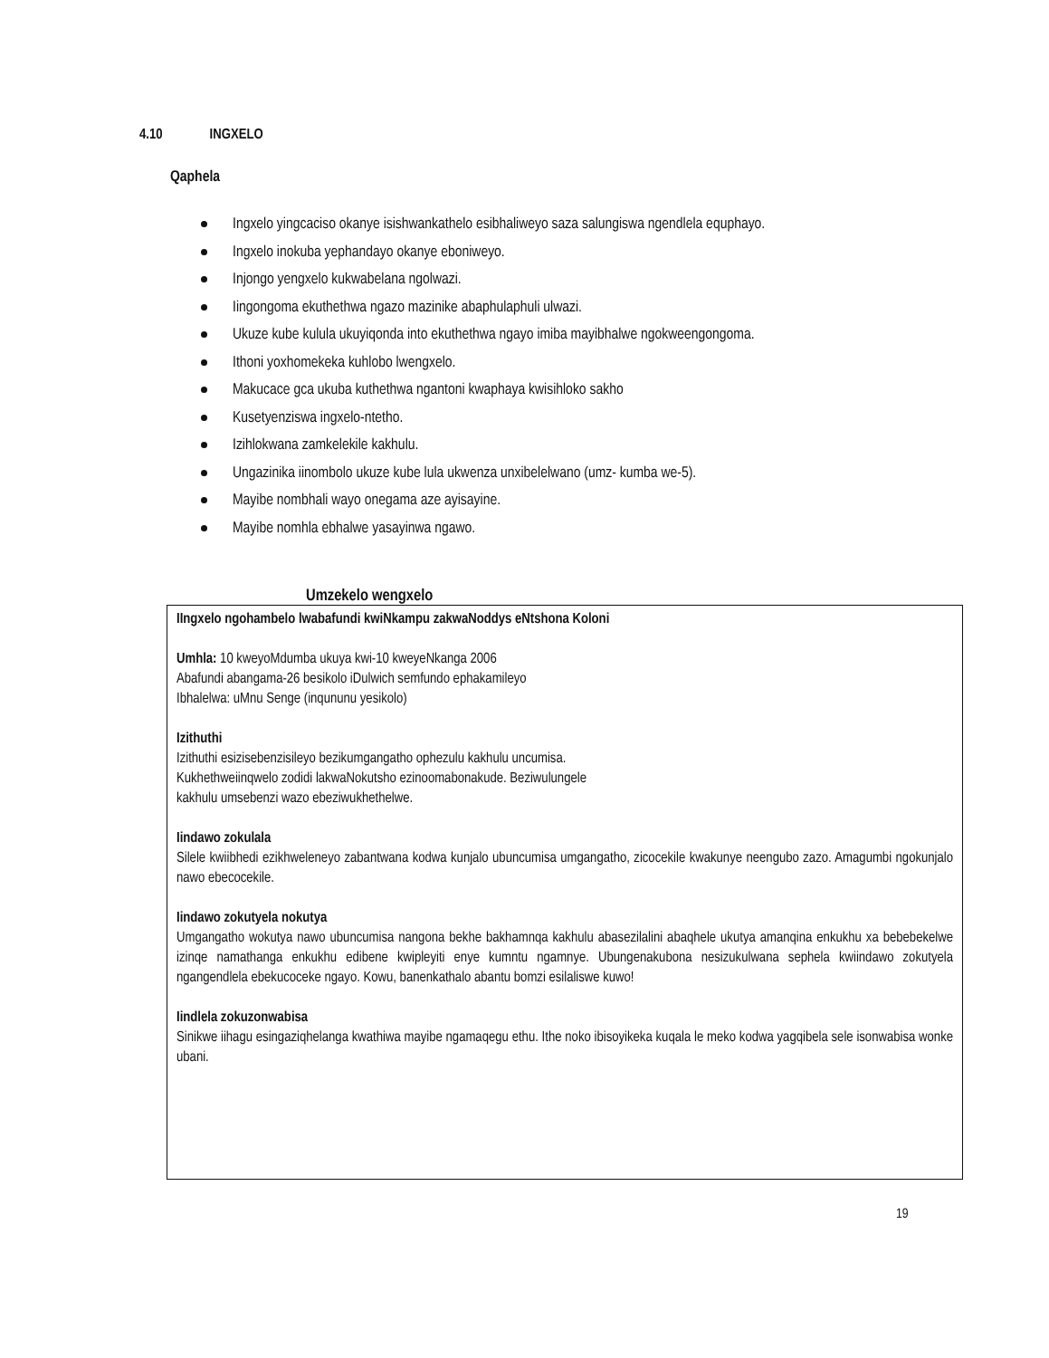4.10 INGXELO
Qaphela
Ingxelo yingcaciso okanye isishwankathelo esibhaliweyo saza salungiswa ngendlela equphayo.
Ingxelo inokuba yephandayo okanye eboniweyo.
Injongo yengxelo kukwabelana ngolwazi.
Iingongoma ekuthethwa ngazo mazinike abaphulaphuli ulwazi.
Ukuze kube kulula ukuyiqonda into ekuthethwa ngayo imiba mayibhalwe ngokweengongoma.
Ithoni yoxhomekeka kuhlobo lwengxelo.
Makucace gca ukuba kuthethwa ngantoni kwaphaya kwisihloko sakho
Kusetyenziswa ingxelo-ntetho.
Izihlokwana zamkelekile kakhulu.
Ungazinika iinombolo ukuze kube lula ukwenza unxibelelwano (umz- kumba we-5).
Mayibe nombhali wayo onegama aze ayisayine.
Mayibe nomhla ebhalwe yasayinwa ngawo.
Umzekelo wengxelo
IIngxelo ngohambelo lwabafundi kwiNkampu zakwaNoddys eNtshona Koloni
Umhla: 10 kweyoMdumba ukuya kwi-10 kweyeNkanga 2006
Abafundi abangama-26 besikolo iDulwich semfundo ephakamileyo
Ibhalelwa: uMnu Senge (inqununu yesikolo)
Izithuthi
Izithuthi esizisebenzisileyo bezikumgangatho ophezulu kakhulu uncumisa.
Kukhethweiinqwelo zodidi lakwaNokutsho ezinoomabonakude. Beziwulungele
kakhulu umsebenzi wazo ebeziwukhethelwe.
Iindawo zokulala
Silele kwiibhedi ezikhweleneyo zabantwana kodwa kunjalo ubuncumisa umgangatho, zicocekile kwakunye neengubo zazo. Amagumbi ngokunjalo nawo ebecocekile.
Iindawo zokutyela nokutya
Umgangatho wokutya nawo ubuncumisa nangona bekhe bakhamnqa kakhulu abasezilalini abaqhele ukutya amanqina enkukhu xa bebebekelwe izinqe namathanga enkukhu edibene kwipleyiti enye kumntu ngamnye. Ubungenakubona nesizukulwana sephela kwiindawo zokutyela ngangendlela ebekucoceke ngayo. Kowu, banenkathalo abantu bomzi esilaliswe kuwo!
Iindlela zokuzonwabisa
Sinikwe iihagu esingaziqhelanga kwathiwa mayibe ngamaqegu ethu. Ithe noko ibisoyikeka kuqala le meko kodwa yagqibela sele isonwabisa wonke ubani.
19